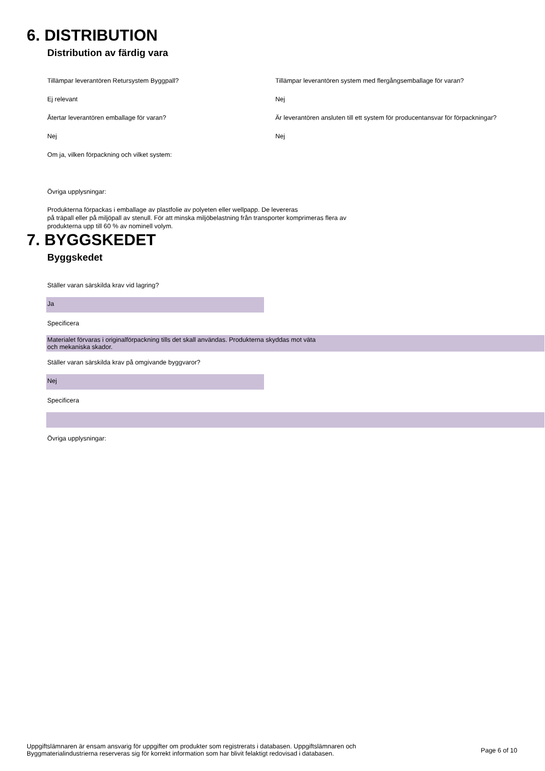6. DISTRIBUTION
Distribution av färdig vara
Tillämpar leverantören Retursystem Byggpall? Tillämpar leverantören system med flergångsemballage för varan?
Ej relevant Nej
Återtar leverantören emballage för varan? Är leverantören ansluten till ett system för producentansvar för förpackningar?
Nej Nej
Om ja, vilken förpackning och vilket system:
Övriga upplysningar:
Produkterna förpackas i emballage av plastfolie av polyeten eller wellpapp. De levereras
på träpall eller på miljöpall av stenull. För att minska miljöbelastning från transporter komprimeras flera av
produkterna upp till 60 % av nominell volym.
7. BYGGSKEDET
Byggskedet
Ställer varan särskilda krav vid lagring?
Ja
Specificera
Materialet förvaras i originalförpackning tills det skall användas. Produkterna skyddas mot väta
och mekaniska skador.
Ställer varan särskilda krav på omgivande byggvaror?
Nej
Specificera
Övriga upplysningar:
Uppgiftslämnaren är ensam ansvarig för uppgifter om produkter som registrerats i databasen. Uppgiftslämnaren och
Byggmaterialindustrierna reserveras sig för korrekt information som har blivit felaktigt redovisad i databasen.
Page 6 of 10